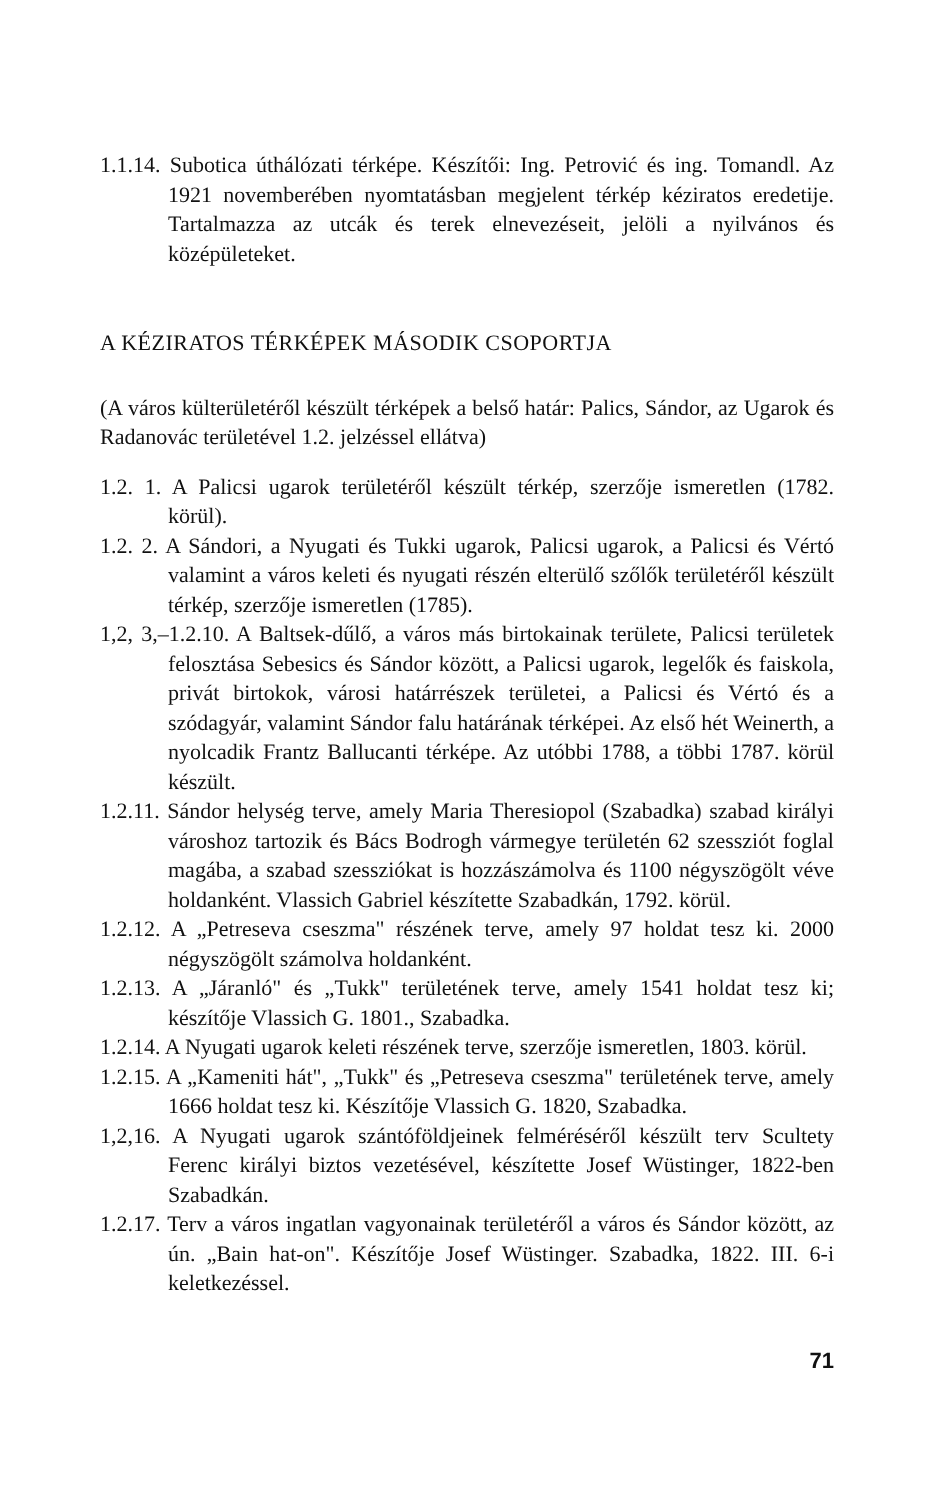1.1.14. Subotica úthálózati térképe. Készítői: Ing. Petrović és ing. Tomandl. Az 1921 novemberében nyomtatásban megjelent térkép kéziratos eredetije. Tartalmazza az utcák és terek elnevezéseit, jelöli a nyilvános és középületeket.
A KÉZIRATOS TÉRKÉPEK MÁSODIK CSOPORTJA
(A város külterületéről készült térképek a belső határ: Palics, Sándor, az Ugarok és Radanovác területével 1.2. jelzéssel ellátva)
1.2. 1. A Palicsi ugarok területéről készült térkép, szerzője ismeretlen (1782. körül).
1.2. 2. A Sándori, a Nyugati és Tukki ugarok, Palicsi ugarok, a Palicsi és Vértó valamint a város keleti és nyugati részén elterülő szőlők területéről készült térkép, szerzője ismeretlen (1785).
1,2, 3,–1.2.10. A Baltsek-dűlő, a város más birtokainak területe, Palicsi területek felosztása Sebesics és Sándor között, a Palicsi ugarok, legelők és faiskola, privát birtokok, városi határrészek területei, a Palicsi és Vértó és a szódagyár, valamint Sándor falu határának térképei. Az első hét Weinerth, a nyolcadik Frantz Ballucanti térképe. Az utóbbi 1788, a többi 1787. körül készült.
1.2.11. Sándor helység terve, amely Maria Theresiopol (Szabadka) szabad királyi városhoz tartozik és Bács Bodrogh vármegye területén 62 szessziót foglal magába, a szabad szessziókat is hozzászámolva és 1100 négyszögölt véve holdanként. Vlassich Gabriel készítette Szabadkán, 1792. körül.
1.2.12. A „Petreseva cseszma" részének terve, amely 97 holdat tesz ki. 2000 négyszögölt számolva holdanként.
1.2.13. A „Járanló" és „Tukk" területének terve, amely 1541 holdat tesz ki; készítője Vlassich G. 1801., Szabadka.
1.2.14. A Nyugati ugarok keleti részének terve, szerzője ismeretlen, 1803. körül.
1.2.15. A „Kameniti hát", „Tukk" és „Petreseva cseszma" területének terve, amely 1666 holdat tesz ki. Készítője Vlassich G. 1820, Szabadka.
1,2,16. A Nyugati ugarok szántóföldjeinek felméréséről készült terv Scultety Ferenc királyi biztos vezetésével, készítette Josef Wüstinger, 1822-ben Szabadkán.
1.2.17. Terv a város ingatlan vagyonainak területéről a város és Sándor között, az ún. „Bain hat-on". Készítője Josef Wüstinger. Szabadka, 1822. III. 6-i keletkezéssel.
71